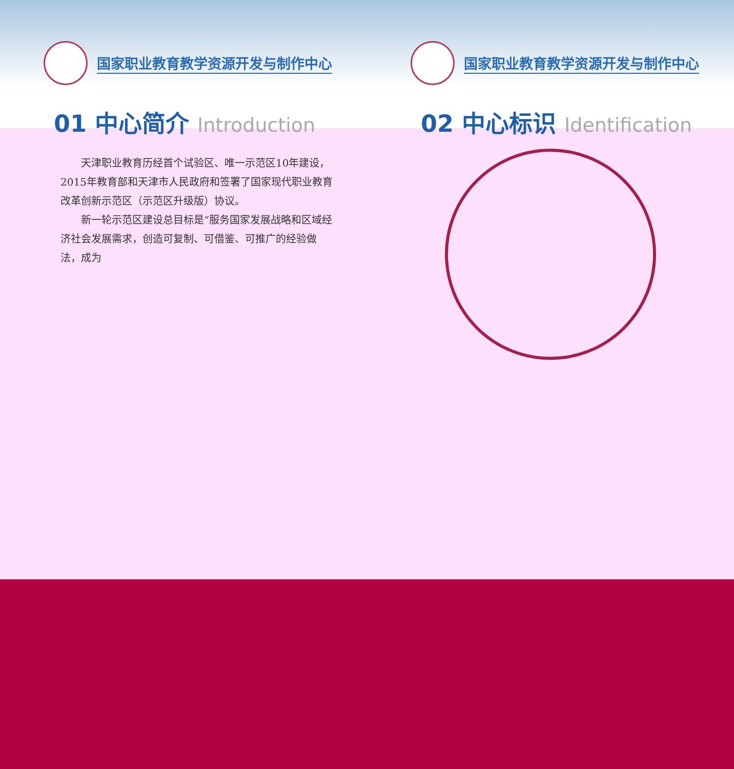国家职业教育教学资源开发与制作中心
01 中心简介 Introduction
国家职业教育教学资源开发与制作中心
02 中心标识 Identification
天津职业教育历经首个试验区、唯一示范区10年建设，2015年教育部和天津市人民政府和签署了国家现代职业教育改革创新示范区（示范区升级版）协议。
新一轮示范区建设总目标是“服务国家发展战略和区域经济社会发展需求，创造可复制、可借鉴、可推广的经验做法，成为